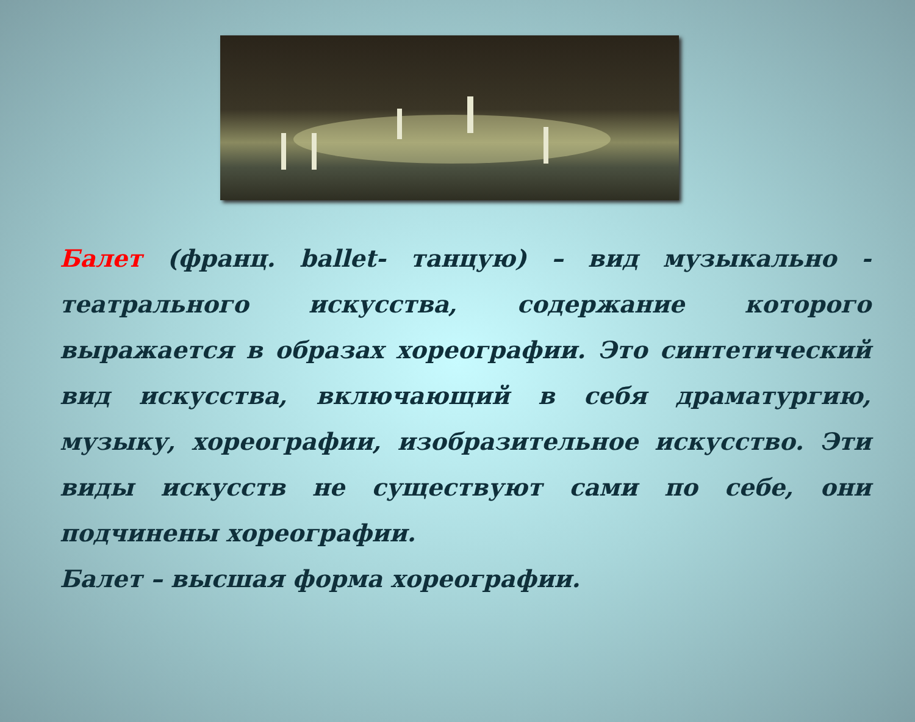Балет (франц. ballet- танцую) – вид музыкально - театрального искусства, содержание которого выражается в образах хореографии. Это синтетический вид искусства, включающий в себя драматургию, музыку, хореографии, изобразительное искусство. Эти виды искусств не существуют сами по себе, они подчинены хореографии.
Балет – высшая форма хореографии.